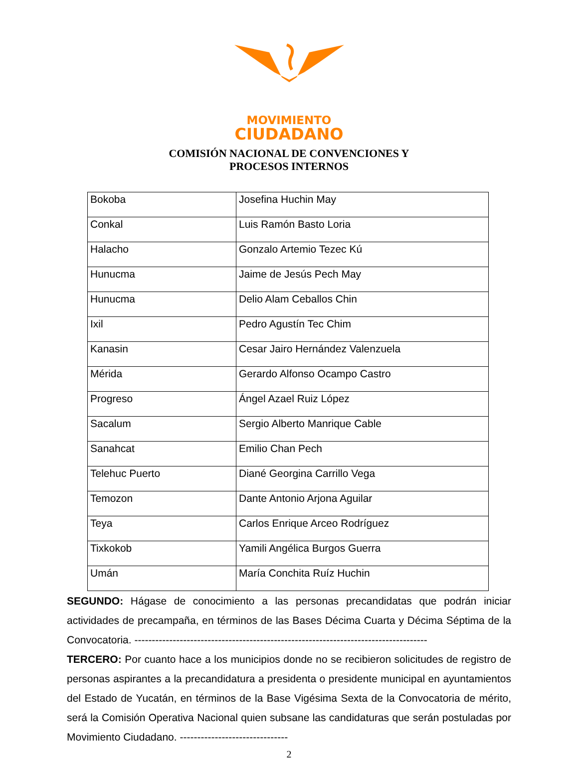MOVIMIENTO
CIUDADANO
COMISIÓN NACIONAL DE CONVENCIONES Y
PROCESOS INTERNOS
| Bokoba | Josefina Huchin May |
| Conkal | Luis Ramón Basto Loria |
| Halacho | Gonzalo Artemio Tezec Kú |
| Hunucma | Jaime de Jesús Pech May |
| Hunucma | Delio Alam Ceballos Chin |
| Ixil | Pedro Agustín Tec Chim |
| Kanasin | Cesar Jairo Hernández Valenzuela |
| Mérida | Gerardo Alfonso Ocampo Castro |
| Progreso | Ángel Azael Ruiz López |
| Sacalum | Sergio Alberto Manrique Cable |
| Sanahcat | Emilio Chan Pech |
| Telehuc Puerto | Diané Georgina Carrillo Vega |
| Temozon | Dante Antonio Arjona Aguilar |
| Teya | Carlos Enrique Arceo Rodríguez |
| Tixkokob | Yamili Angélica Burgos Guerra |
| Umán | María Conchita Ruíz Huchin |
SEGUNDO: Hágase de conocimiento a las personas precandidatas que podrán iniciar actividades de precampaña, en términos de las Bases Décima Cuarta y Décima Séptima de la Convocatoria. ------------------------------------------------------------------------------------
TERCERO: Por cuanto hace a los municipios donde no se recibieron solicitudes de registro de personas aspirantes a la precandidatura a presidenta o presidente municipal en ayuntamientos del Estado de Yucatán, en términos de la Base Vigésima Sexta de la Convocatoria de mérito, será la Comisión Operativa Nacional quien subsane las candidaturas que serán postuladas por Movimiento Ciudadano. -------------------------------
2